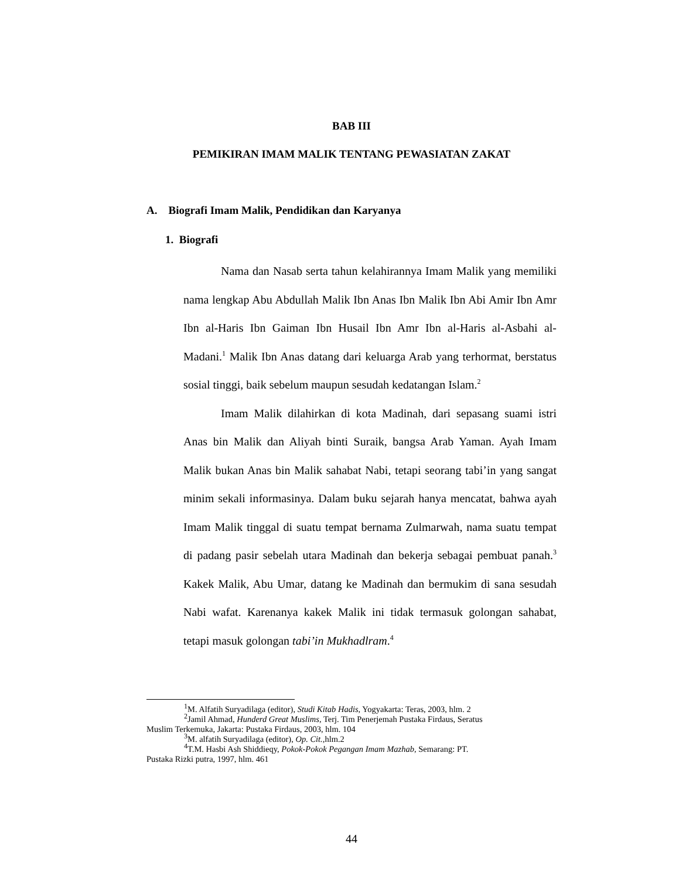BAB III
PEMIKIRAN IMAM MALIK TENTANG PEWASIATAN ZAKAT
A. Biografi Imam Malik, Pendidikan dan Karyanya
1. Biografi
Nama dan Nasab serta tahun kelahirannya Imam Malik yang memiliki nama lengkap Abu Abdullah Malik Ibn Anas Ibn Malik Ibn Abi Amir Ibn Amr Ibn al-Haris Ibn Gaiman Ibn Husail Ibn Amr Ibn al-Haris al-Asbahi al-Madani.<sup>1</sup> Malik Ibn Anas datang dari keluarga Arab yang terhormat, berstatus sosial tinggi, baik sebelum maupun sesudah kedatangan Islam.<sup>2</sup>
Imam Malik dilahirkan di kota Madinah, dari sepasang suami istri Anas bin Malik dan Aliyah binti Suraik, bangsa Arab Yaman. Ayah Imam Malik bukan Anas bin Malik sahabat Nabi, tetapi seorang tabi’in yang sangat minim sekali informasinya. Dalam buku sejarah hanya mencatat, bahwa ayah Imam Malik tinggal di suatu tempat bernama Zulmarwah, nama suatu tempat di padang pasir sebelah utara Madinah dan bekerja sebagai pembuat panah.<sup>3</sup> Kakek Malik, Abu Umar, datang ke Madinah dan bermukim di sana sesudah Nabi wafat. Karenanya kakek Malik ini tidak termasuk golongan sahabat, tetapi masuk golongan tabi’in Mukhadlram.<sup>4</sup>
<sup>1</sup> M. Alfatih Suryadilaga (editor), Studi Kitab Hadis, Yogyakarta: Teras, 2003, hlm. 2
<sup>2</sup> Jamil Ahmad, Hunderd Great Muslims, Terj. Tim Penerjemah Pustaka Firdaus, Seratus
Muslim Terkemuka, Jakarta: Pustaka Firdaus, 2003, hlm. 104
<sup>3</sup> M. alfatih Suryadilaga (editor), Op. Cit., hlm.2
<sup>4</sup> T.M. Hasbi Ash Shiddieqy, Pokok-Pokok Pegangan Imam Mazhab, Semarang: PT.
Pustaka Rizki putra, 1997, hlm. 461
44